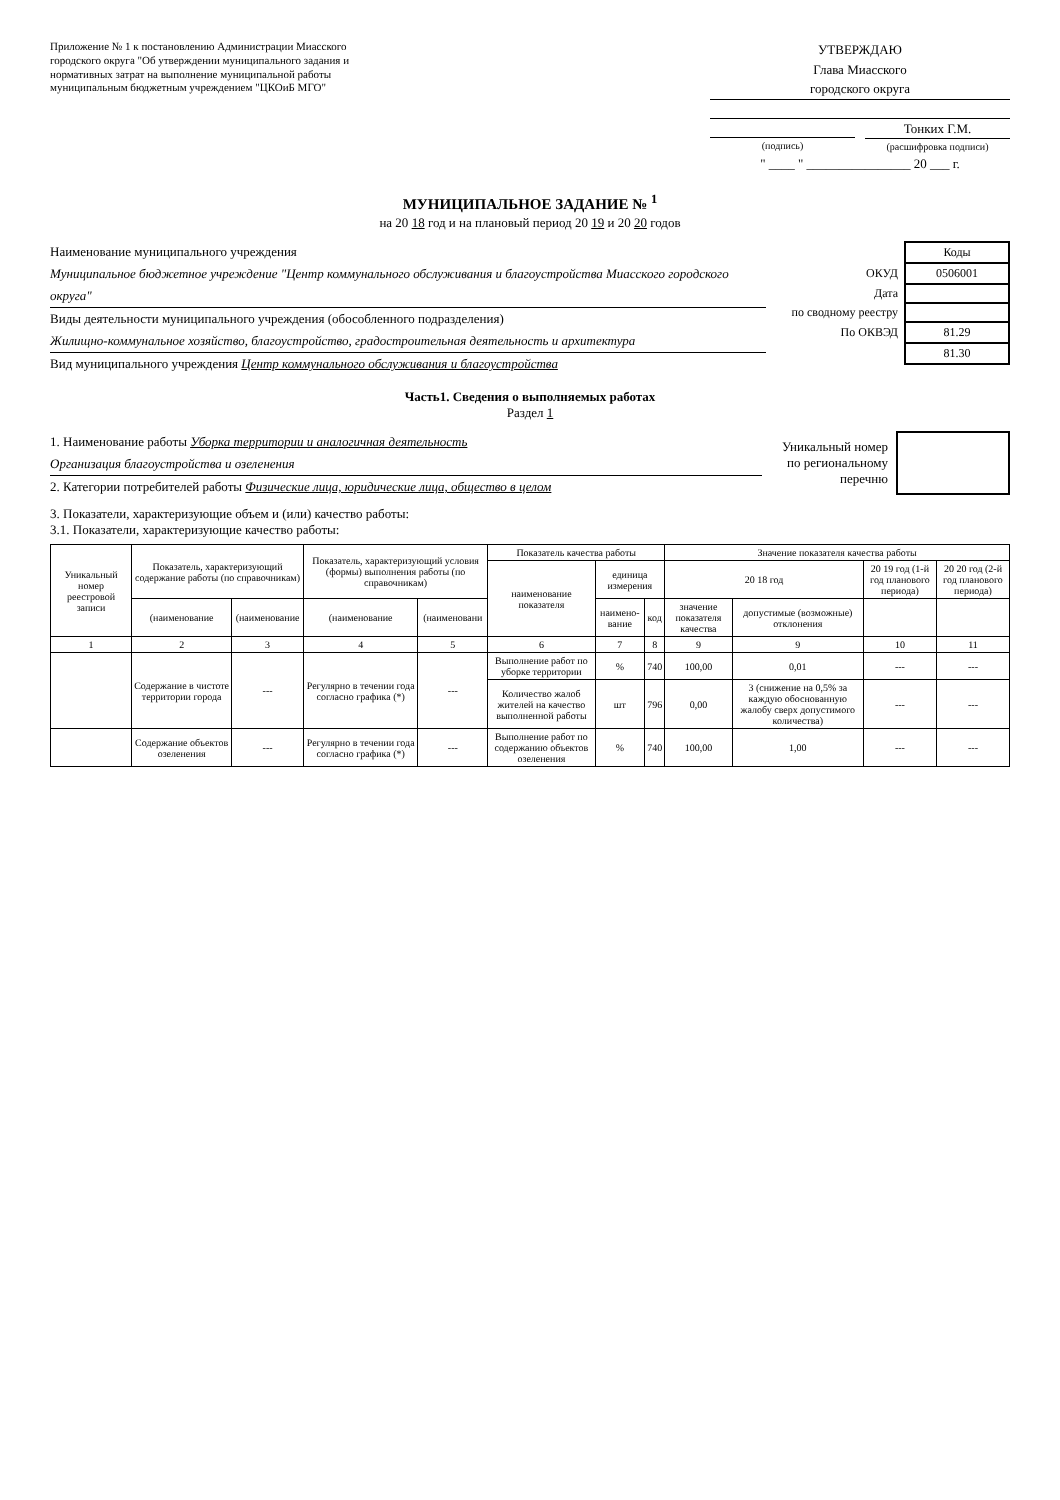Приложение № 1 к постановлению Администрации Миасского городского округа "Об утверждении муниципального задания и нормативных затрат на выполнение муниципальной работы муниципальным бюджетным учреждением "ЦКОиБ МГО"
УТВЕРЖДАЮ
Глава Миасского
городского округа
(подпись)
Тонких Г.М.
(расшифровка подписи)
" ____ " ________________ 20 ___ г.
МУНИЦИПАЛЬНОЕ ЗАДАНИЕ № <sup>1</sup>
на 20 18 год и на плановый период 20 19 и 20 20 годов
Наименование муниципального учреждения
Муниципальное бюджетное учреждение "Центр коммунального обслуживания и благоустройства Миасского городского округа"
Виды деятельности муниципального учреждения (обособленного подразделения)
Жилищно-коммунальное хозяйство, благоустройство, градостроительная деятельность и архитектура
Вид муниципального учреждения Центр коммунального обслуживания и благоустройства
| | Коды |
| ОКУД | 0506001 |
| Дата | |
| по сводному реестру | |
| По ОКВЭД | 81.29 |
| | 81.30 |
Часть1. Сведения о выполняемых работах
Раздел 1
1. Наименование работы Уборка территории и аналогичная деятельность
Организация благоустройства и озеленения
2. Категории потребителей работы Физические лица, юридические лица, общество в целом
Уникальный номер
по региональному
перечню
3. Показатели, характеризующие объем и (или) качество работы:
3.1. Показатели, характеризующие качество работы:
| Уникальный номер реестровой записи | Показатель, характеризующий содержание работы (по справочникам) | | Показатель, характеризующий условия (формы) выполнения работы (по справочникам) | | Показатель качества работы | | | Значение показателя качества работы | | | |
| --- | --- | --- | --- | --- | --- | --- | --- | --- | --- | --- | --- |
| | | | | | наименование показателя | единица измерения | | 20 18 год | | 20 19 год (1-й год планового периода) | 20 20 год (2-й год планового периода) |
| | (наименование | (наименование | (наименование | (наименовани | | наимено-вание | код | значение показателя качества | допустимые (возможные) отклонения | | |
| 1 | 2 | 3 | 4 | 5 | 6 | 7 | 8 | 9 | 9 | 10 | 11 |
| | Содержание в чистоте территории города | --- | Регулярно в течении года согласно графика (*) | --- | Выполнение работ по уборке территории | % | 740 | 100,00 | 0,01 | --- | --- |
| | | | | | Количество жалоб жителей на качество выполненной работы | шт | 796 | 0,00 | 3 (снижение на 0,5% за каждую обоснованную жалобу сверх допустимого количества) | --- | --- |
| | Содержание объектов озеленения | --- | Регулярно в течении года согласно графика (*) | --- | Выполнение работ по содержанию объектов озеленения | % | 740 | 100,00 | 1,00 | --- | --- |